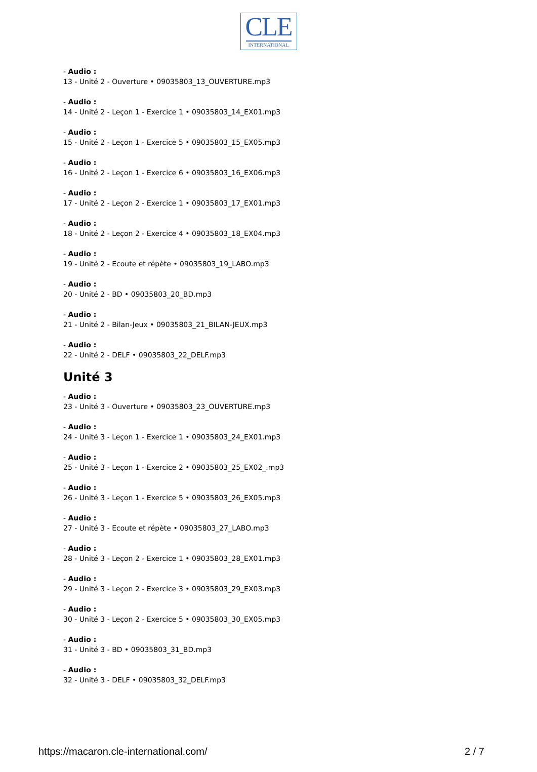CLE
INTERNATIONAL
- Audio :
13 - Unité 2 - Ouverture • 09035803_13_OUVERTURE.mp3
- Audio :
14 - Unité 2 - Leçon 1 - Exercice 1 • 09035803_14_EX01.mp3
- Audio :
15 - Unité 2 - Leçon 1 - Exercice 5 • 09035803_15_EX05.mp3
- Audio :
16 - Unité 2 - Leçon 1 - Exercice 6 • 09035803_16_EX06.mp3
- Audio :
17 - Unité 2 - Leçon 2 - Exercice 1 • 09035803_17_EX01.mp3
- Audio :
18 - Unité 2 - Leçon 2 - Exercice 4 • 09035803_18_EX04.mp3
- Audio :
19 - Unité 2 - Ecoute et répète • 09035803_19_LABO.mp3
- Audio :
20 - Unité 2 - BD • 09035803_20_BD.mp3
- Audio :
21 - Unité 2 - Bilan-Jeux • 09035803_21_BILAN-JEUX.mp3
- Audio :
22 - Unité 2 - DELF • 09035803_22_DELF.mp3
Unité 3
- Audio :
23 - Unité 3 - Ouverture • 09035803_23_OUVERTURE.mp3
- Audio :
24 - Unité 3 - Leçon 1 - Exercice 1 • 09035803_24_EX01.mp3
- Audio :
25 - Unité 3 - Leçon 1 - Exercice 2 • 09035803_25_EX02_.mp3
- Audio :
26 - Unité 3 - Leçon 1 - Exercice 5 • 09035803_26_EX05.mp3
- Audio :
27 - Unité 3 - Ecoute et répète • 09035803_27_LABO.mp3
- Audio :
28 - Unité 3 - Leçon 2 - Exercice 1 • 09035803_28_EX01.mp3
- Audio :
29 - Unité 3 - Leçon 2 - Exercice 3 • 09035803_29_EX03.mp3
- Audio :
30 - Unité 3 - Leçon 2 - Exercice 5 • 09035803_30_EX05.mp3
- Audio :
31 - Unité 3 - BD • 09035803_31_BD.mp3
- Audio :
32 - Unité 3 - DELF • 09035803_32_DELF.mp3
https://macaron.cle-international.com/ 2 / 7